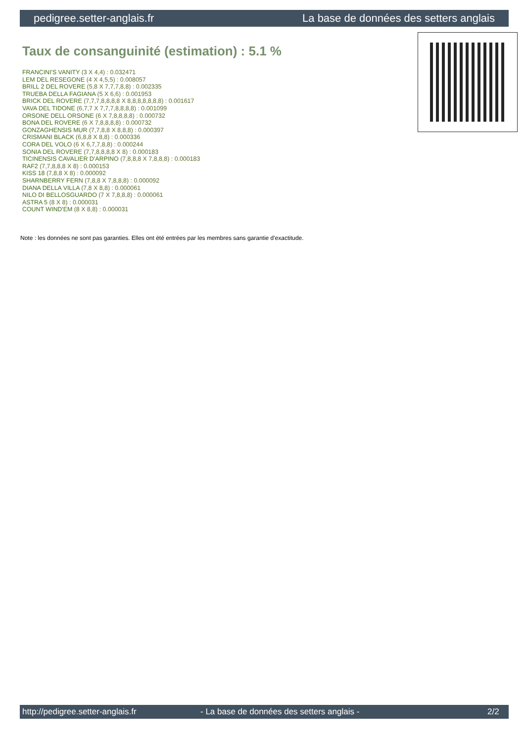pedigree.setter-anglais.fr La base de données des setters anglais
Taux de consanguinité (estimation) : 5.1 %
FRANCINI'S VANITY (3 X 4,4) : 0.032471
LEM DEL RESEGONE (4 X 4,5,5) : 0.008057
BRILL 2 DEL ROVERE (5,8 X 7,7,7,8,8) : 0.002335
TRUEBA DELLA FAGIANA (5 X 6,6) : 0.001953
BRICK DEL ROVERE (7,7,7,8,8,8,8 X 8,8,8,8,8,8,8) : 0.001617
VAVA DEL TIDONE (6,7,7 X 7,7,7,8,8,8,8) : 0.001099
ORSONE DELL ORSONE (6 X 7,8,8,8,8) : 0.000732
BONA DEL ROVERE (6 X 7,8,8,8,8) : 0.000732
GONZAGHENSIS MUR (7,7,8,8 X 8,8,8) : 0.000397
CRISMANI BLACK (6,8,8 X 8,8) : 0.000336
CORA DEL VOLO (6 X 6,7,7,8,8) : 0.000244
SONIA DEL ROVERE (7,7,8,8,8,8 X 8) : 0.000183
TICINENSIS CAVALIER D'ARPINO (7,8,8,8 X 7,8,8,8) : 0.000183
RAF2 (7,7,8,8,8 X 8) : 0.000153
KISS 18 (7,8,8 X 8) : 0.000092
SHARNBERRY FERN (7,8,8 X 7,8,8,8) : 0.000092
DIANA DELLA VILLA (7,8 X 8,8) : 0.000061
NILO DI BELLOSGUARDO (7 X 7,8,8,8) : 0.000061
ASTRA 5 (8 X 8) : 0.000031
COUNT WIND'EM (8 X 8,8) : 0.000031
Note : les données ne sont pas garanties. Elles ont été entrées par les membres sans garantie d'exactitude.
http://pedigree.setter-anglais.fr - La base de données des setters anglais - 2/2